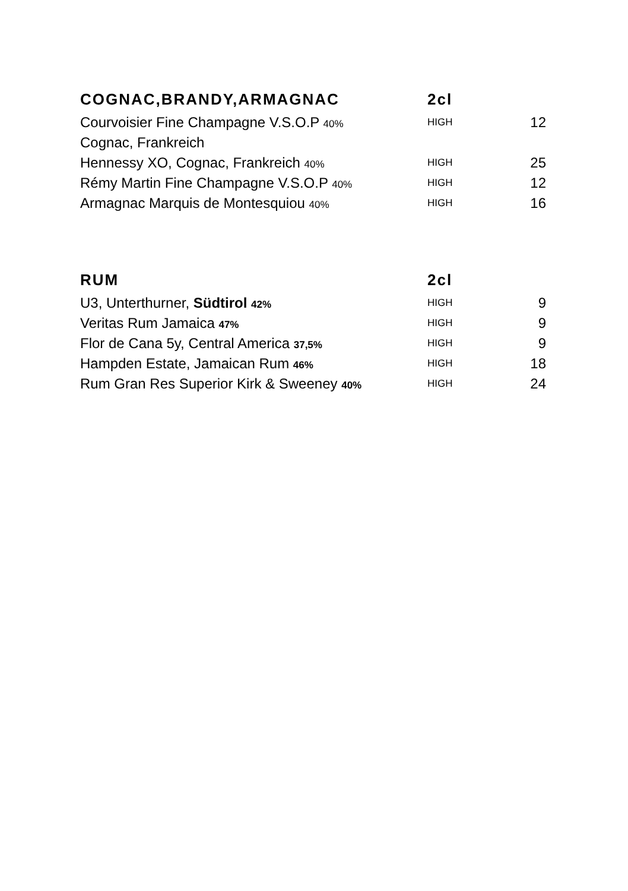| COGNAC,BRANDY,ARMAGNAC | 2cl | |
| --- | --- | --- |
| Courvoisier Fine Champagne V.S.O.P 40% | HIGH | 12 |
| Cognac, Frankreich | | |
| Hennessy XO, Cognac, Frankreich 40% | HIGH | 25 |
| Rémy Martin Fine Champagne V.S.O.P 40% | HIGH | 12 |
| Armagnac Marquis de Montesquiou 40% | HIGH | 16 |
| RUM | 2cl | |
| --- | --- | --- |
| U3, Unterthurner, Südtirol 42% | HIGH | 9 |
| Veritas Rum Jamaica 47% | HIGH | 9 |
| Flor de Cana 5y, Central America 37,5% | HIGH | 9 |
| Hampden Estate, Jamaican Rum 46% | HIGH | 18 |
| Rum Gran Res Superior Kirk & Sweeney 40% | HIGH | 24 |